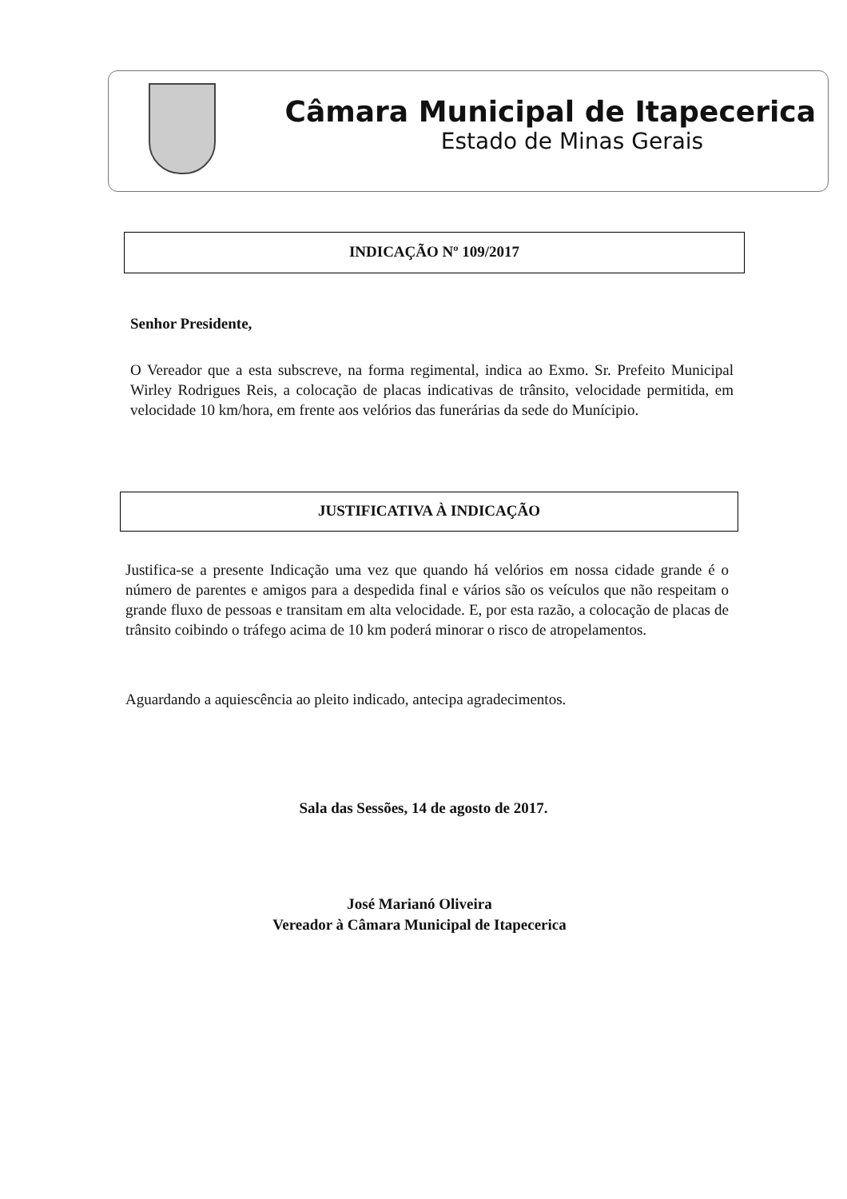Câmara Municipal de Itapecerica
Estado de Minas Gerais
INDICAÇÃO Nº 109/2017
Senhor Presidente,
O Vereador que a esta subscreve, na forma regimental, indica ao Exmo. Sr. Prefeito Municipal Wirley Rodrigues Reis, a colocação de placas indicativas de trânsito, velocidade permitida, em velocidade 10 km/hora, em frente aos velórios das funerárias da sede do Munícipio.
JUSTIFICATIVA À INDICAÇÃO
Justifica-se a presente Indicação uma vez que quando há velórios em nossa cidade grande é o número de parentes e amigos para a despedida final e vários são os veículos que não respeitam o grande fluxo de pessoas e transitam em alta velocidade. E, por esta razão, a colocação de placas de trânsito coibindo o tráfego acima de 10 km poderá minorar o risco de atropelamentos.
Aguardando a aquiescência ao pleito indicado, antecipa agradecimentos.
Sala das Sessões, 14 de agosto de 2017.
José Marianó Oliveira
Vereador à Câmara Municipal de Itapecerica